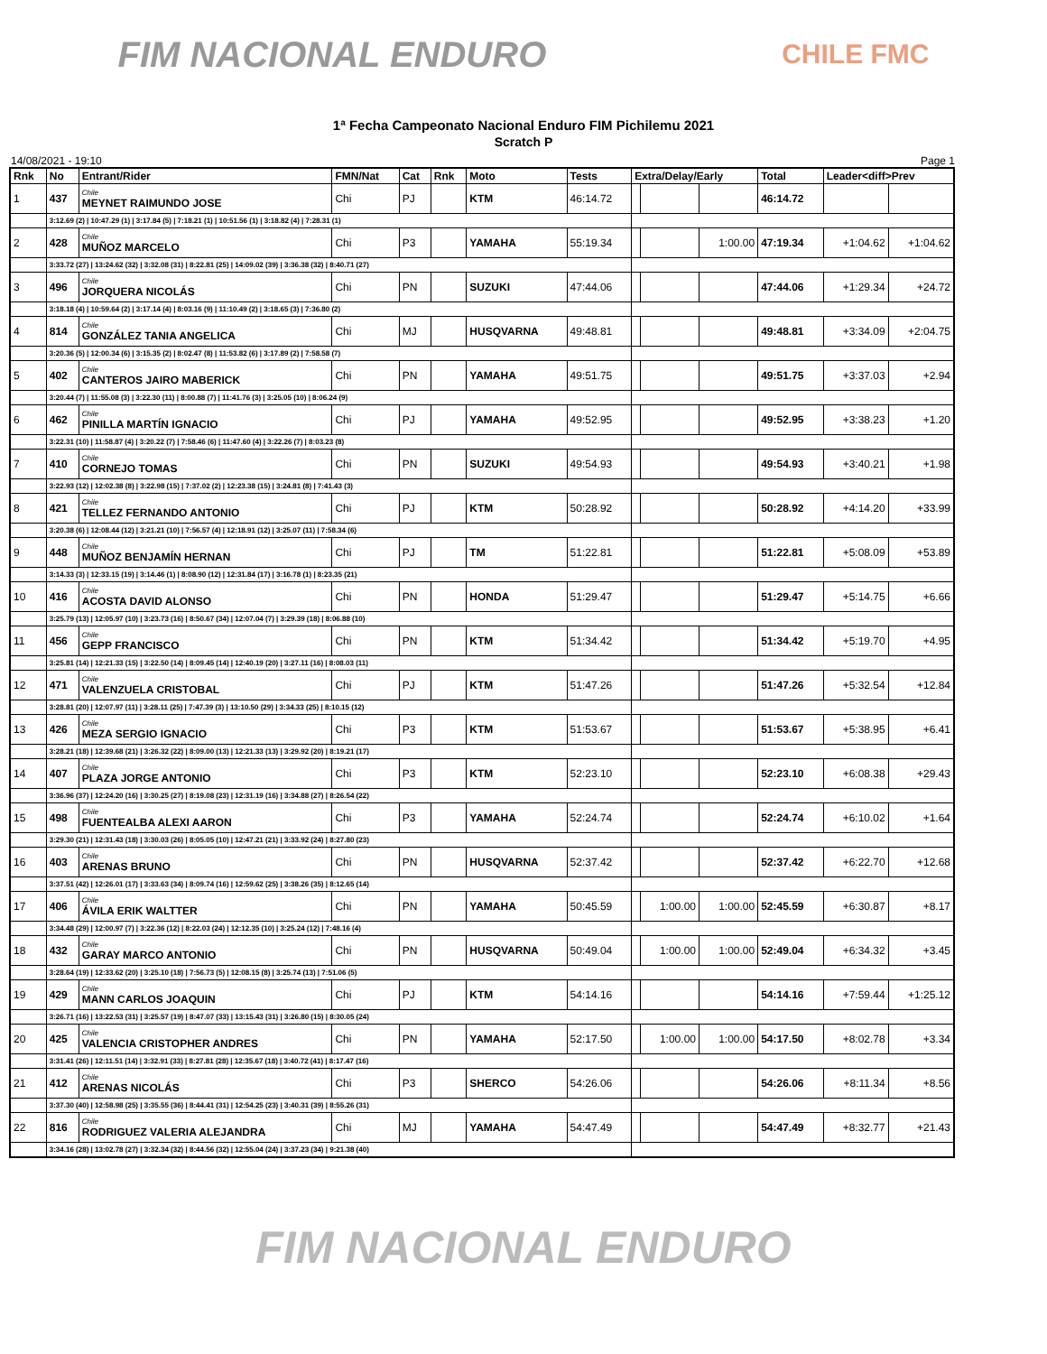FIM NACIONAL ENDURO
CHILE FMC
1ª Fecha Campeonato Nacional Enduro FIM Pichilemu 2021
Scratch P
14/08/2021 - 19:10 Page 1
| Rnk | No | Entrant/Rider | FMN/Nat | Cat | Rnk | Moto | Tests | Extra/Delay/Early | | | Total | Leader<diff>Prev | |
| --- | --- | --- | --- | --- | --- | --- | --- | --- | --- | --- | --- | --- | --- |
| 1 | 437 | Chile MEYNET RAIMUNDO JOSE | Chi | PJ | | KTM | 46:14.72 | | | | 46:14.72 | | |
| | 3:12.69 (2) / 10:47.29 (1) / 3:17.84 (5) / 7:18.21 (1) / 10:51.56 (1) / 3:18.82 (4) / 7:28.31 (1) | | | | | | | | | | | | |
| 2 | 428 | Chile MUÑOZ MARCELO | Chi | P3 | | YAMAHA | 55:19.34 | | | 1:00.00 | 47:19.34 | +1:04.62 | +1:04.62 |
| | 3:33.72 (27) / 13:24.62 (32) / 3:32.08 (31) / 8:22.81 (25) / 14:09.02 (39) / 3:36.38 (32) / 8:40.71 (27) | | | | | | | | | | | | |
| 3 | 496 | Chile JORQUERA NICOLÁS | Chi | PN | | SUZUKI | 47:44.06 | | | | 47:44.06 | +1:29.34 | +24.72 |
| | 3:18.18 (4) / 10:59.64 (2) / 3:17.14 (4) / 8:03.16 (9) / 11:10.49 (2) / 3:18.65 (3) / 7:36.80 (2) | | | | | | | | | | | | |
| 4 | 814 | Chile GONZÁLEZ TANIA ANGELICA | Chi | MJ | | HUSQVARNA | 49:48.81 | | | | 49:48.81 | +3:34.09 | +2:04.75 |
| | 3:20.36 (5) / 12:00.34 (6) / 3:15.35 (2) / 8:02.47 (8) / 11:53.82 (6) / 3:17.89 (2) / 7:58.58 (7) | | | | | | | | | | | | |
| 5 | 402 | Chile CANTEROS JAIRO MABERICK | Chi | PN | | YAMAHA | 49:51.75 | | | | 49:51.75 | +3:37.03 | +2.94 |
| | 3:20.44 (7) / 11:55.08 (3) / 3:22.30 (11) / 8:00.88 (7) / 11:41.76 (3) / 3:25.05 (10) / 8:06.24 (9) | | | | | | | | | | | | |
| 6 | 462 | Chile PINILLA MARTÍN IGNACIO | Chi | PJ | | YAMAHA | 49:52.95 | | | | 49:52.95 | +3:38.23 | +1.20 |
| | 3:22.31 (10) / 11:58.87 (4) / 3:20.22 (7) / 7:58.46 (6) / 11:47.60 (4) / 3:22.26 (7) / 8:03.23 (8) | | | | | | | | | | | | |
| 7 | 410 | Chile CORNEJO TOMAS | Chi | PN | | SUZUKI | 49:54.93 | | | | 49:54.93 | +3:40.21 | +1.98 |
| | 3:22.93 (12) / 12:02.38 (8) / 3:22.98 (15) / 7:37.02 (2) / 12:23.38 (15) / 3:24.81 (8) / 7:41.43 (3) | | | | | | | | | | | | |
| 8 | 421 | Chile TELLEZ FERNANDO ANTONIO | Chi | PJ | | KTM | 50:28.92 | | | | 50:28.92 | +4:14.20 | +33.99 |
| | 3:20.38 (6) / 12:08.44 (12) / 3:21.21 (10) / 7:56.57 (4) / 12:18.91 (12) / 3:25.07 (11) / 7:58.34 (6) | | | | | | | | | | | | |
| 9 | 448 | Chile MUÑOZ BENJAMÍN HERNAN | Chi | PJ | | TM | 51:22.81 | | | | 51:22.81 | +5:08.09 | +53.89 |
| | 3:14.33 (3) / 12:33.15 (19) / 3:14.46 (1) / 8:08.90 (12) / 12:31.84 (17) / 3:16.78 (1) / 8:23.35 (21) | | | | | | | | | | | | |
| 10 | 416 | Chile ACOSTA DAVID ALONSO | Chi | PN | | HONDA | 51:29.47 | | | | 51:29.47 | +5:14.75 | +6.66 |
| | 3:25.79 (13) / 12:05.97 (10) / 3:23.73 (16) / 8:50.67 (34) / 12:07.04 (7) / 3:29.39 (18) / 8:06.88 (10) | | | | | | | | | | | | |
| 11 | 456 | Chile GEPP FRANCISCO | Chi | PN | | KTM | 51:34.42 | | | | 51:34.42 | +5:19.70 | +4.95 |
| | 3:25.81 (14) / 12:21.33 (15) / 3:22.50 (14) / 8:09.45 (14) / 12:40.19 (20) / 3:27.11 (16) / 8:08.03 (11) | | | | | | | | | | | | |
| 12 | 471 | Chile VALENZUELA CRISTOBAL | Chi | PJ | | KTM | 51:47.26 | | | | 51:47.26 | +5:32.54 | +12.84 |
| | 3:28.81 (20) / 12:07.97 (11) / 3:28.11 (25) / 7:47.39 (3) / 13:10.50 (29) / 3:34.33 (25) / 8:10.15 (12) | | | | | | | | | | | | |
| 13 | 426 | Chile MEZA SERGIO IGNACIO | Chi | P3 | | KTM | 51:53.67 | | | | 51:53.67 | +5:38.95 | +6.41 |
| | 3:28.21 (18) / 12:39.68 (21) / 3:26.32 (22) / 8:09.00 (13) / 12:21.33 (13) / 3:29.92 (20) / 8:19.21 (17) | | | | | | | | | | | | |
| 14 | 407 | Chile PLAZA JORGE ANTONIO | Chi | P3 | | KTM | 52:23.10 | | | | 52:23.10 | +6:08.38 | +29.43 |
| | 3:36.96 (37) / 12:24.20 (16) / 3:30.25 (27) / 8:19.08 (23) / 12:31.19 (16) / 3:34.88 (27) / 8:26.54 (22) | | | | | | | | | | | | |
| 15 | 498 | Chile FUENTEALBA ALEXI AARON | Chi | P3 | | YAMAHA | 52:24.74 | | | | 52:24.74 | +6:10.02 | +1.64 |
| | 3:29.30 (21) / 12:31.43 (18) / 3:30.03 (26) / 8:05.05 (10) / 12:47.21 (21) / 3:33.92 (24) / 8:27.80 (23) | | | | | | | | | | | | |
| 16 | 403 | Chile ARENAS BRUNO | Chi | PN | | HUSQVARNA | 52:37.42 | | | | 52:37.42 | +6:22.70 | +12.68 |
| | 3:37.51 (42) / 12:26.01 (17) / 3:33.63 (34) / 8:09.74 (16) / 12:59.62 (25) / 3:38.26 (35) / 8:12.65 (14) | | | | | | | | | | | | |
| 17 | 406 | Chile ÁVILA ERIK WALTTER | Chi | PN | | YAMAHA | 50:45.59 | | 1:00.00 | 1:00.00 | 52:45.59 | +6:30.87 | +8.17 |
| | 3:34.48 (29) / 12:00.97 (7) / 3:22.36 (12) / 8:22.03 (24) / 12:12.35 (10) / 3:25.24 (12) / 7:48.16 (4) | | | | | | | | | | | | |
| 18 | 432 | Chile GARAY MARCO ANTONIO | Chi | PN | | HUSQVARNA | 50:49.04 | | 1:00.00 | 1:00.00 | 52:49.04 | +6:34.32 | +3.45 |
| | 3:28.64 (19) / 12:33.62 (20) / 3:25.10 (18) / 7:56.73 (5) / 12:08.15 (8) / 3:25.74 (13) / 7:51.06 (5) | | | | | | | | | | | | |
| 19 | 429 | Chile MANN CARLOS JOAQUIN | Chi | PJ | | KTM | 54:14.16 | | | | 54:14.16 | +7:59.44 | +1:25.12 |
| | 3:26.71 (16) / 13:22.53 (31) / 3:25.57 (19) / 8:47.07 (33) / 13:15.43 (31) / 3:26.80 (15) / 8:30.05 (24) | | | | | | | | | | | | |
| 20 | 425 | Chile VALENCIA CRISTOPHER ANDRES | Chi | PN | | YAMAHA | 52:17.50 | | 1:00.00 | 1:00.00 | 54:17.50 | +8:02.78 | +3.34 |
| | 3:31.41 (26) / 12:11.51 (14) / 3:32.91 (33) / 8:27.81 (28) / 12:35.67 (18) / 3:40.72 (41) / 8:17.47 (16) | | | | | | | | | | | | |
| 21 | 412 | Chile ARENAS NICOLÁS | Chi | P3 | | SHERCO | 54:26.06 | | | | 54:26.06 | +8:11.34 | +8.56 |
| | 3:37.30 (40) / 12:58.98 (25) / 3:35.55 (36) / 8:44.41 (31) / 12:54.25 (23) / 3:40.31 (39) / 8:55.26 (31) | | | | | | | | | | | | |
| 22 | 816 | Chile RODRIGUEZ VALERIA ALEJANDRA | Chi | MJ | | YAMAHA | 54:47.49 | | | | 54:47.49 | +8:32.77 | +21.43 |
| | 3:34.16 (28) / 13:02.78 (27) / 3:32.34 (32) / 8:44.56 (32) / 12:55.04 (24) / 3:37.23 (34) / 9:21.38 (40) | | | | | | | | | | | | |
FIM NACIONAL ENDURO